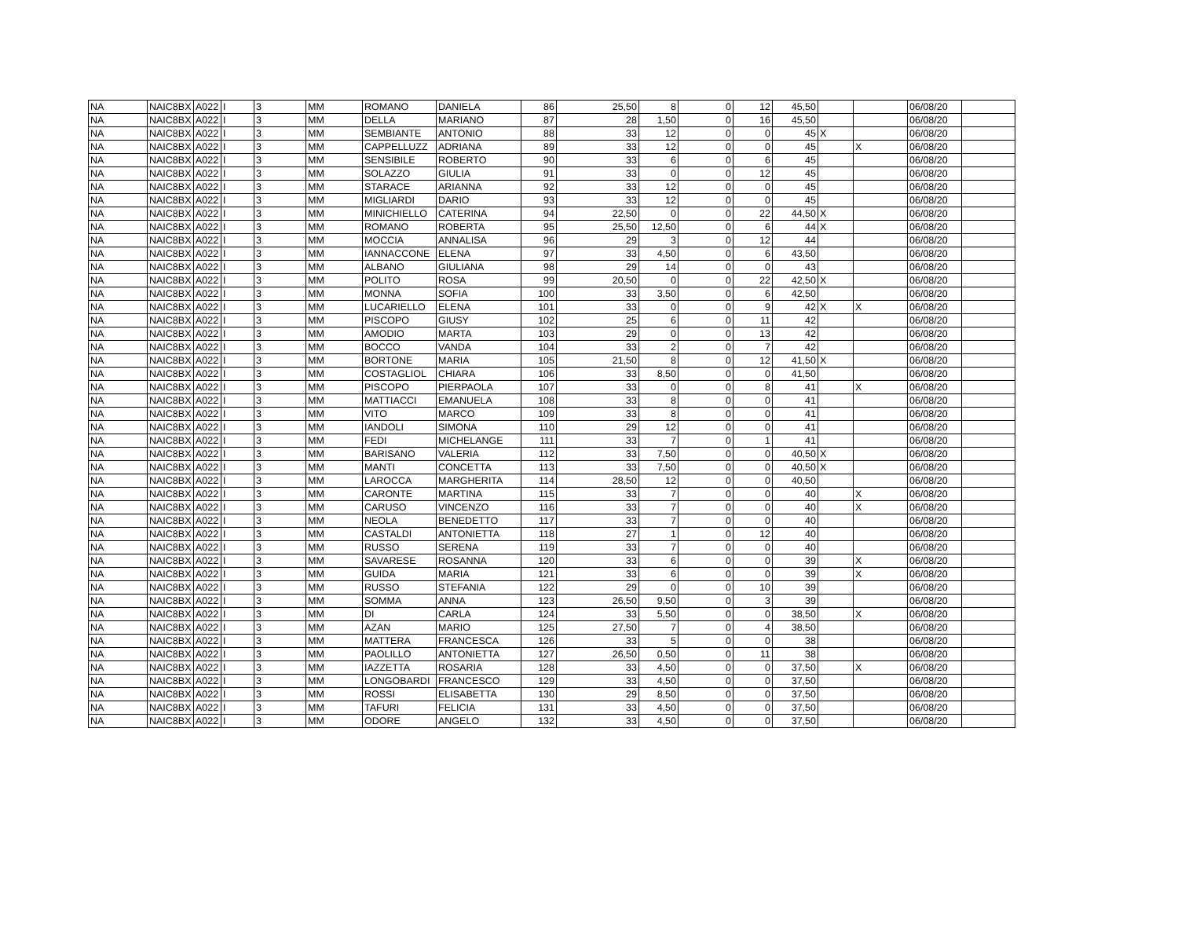| NA | NAIC8BX | A022 | I | 3 | MM | ROMANO | DANIELA | 86 | 25,50 | 8 | 0 | 12 | 45,50 | | | 06/08/20 | |
| NA | NAIC8BX | A022 | I | 3 | MM | DELLA | MARIANO | 87 | 28 | 1,50 | 0 | 16 | 45,50 | | | 06/08/20 | |
| NA | NAIC8BX | A022 | I | 3 | MM | SEMBIANTE | ANTONIO | 88 | 33 | 12 | 0 | 0 | 45 | X | | 06/08/20 | |
| NA | NAIC8BX | A022 | I | 3 | MM | CAPPELLUZZ | ADRIANA | 89 | 33 | 12 | 0 | 0 | 45 | | X | 06/08/20 | |
| NA | NAIC8BX | A022 | I | 3 | MM | SENSIBILE | ROBERTO | 90 | 33 | 6 | 0 | 6 | 45 | | | 06/08/20 | |
| NA | NAIC8BX | A022 | I | 3 | MM | SOLAZZO | GIULIA | 91 | 33 | 0 | 0 | 12 | 45 | | | 06/08/20 | |
| NA | NAIC8BX | A022 | I | 3 | MM | STARACE | ARIANNA | 92 | 33 | 12 | 0 | 0 | 45 | | | 06/08/20 | |
| NA | NAIC8BX | A022 | I | 3 | MM | MIGLIARDI | DARIO | 93 | 33 | 12 | 0 | 0 | 45 | | | 06/08/20 | |
| NA | NAIC8BX | A022 | I | 3 | MM | MINICHIELLO | CATERINA | 94 | 22,50 | 0 | 0 | 22 | 44,50 | X | | 06/08/20 | |
| NA | NAIC8BX | A022 | I | 3 | MM | ROMANO | ROBERTA | 95 | 25,50 | 12,50 | 0 | 6 | 44 | X | | 06/08/20 | |
| NA | NAIC8BX | A022 | I | 3 | MM | MOCCIA | ANNALISA | 96 | 29 | 3 | 0 | 12 | 44 | | | 06/08/20 | |
| NA | NAIC8BX | A022 | I | 3 | MM | IANNACCONE | ELENA | 97 | 33 | 4,50 | 0 | 6 | 43,50 | | | 06/08/20 | |
| NA | NAIC8BX | A022 | I | 3 | MM | ALBANO | GIULIANA | 98 | 29 | 14 | 0 | 0 | 43 | | | 06/08/20 | |
| NA | NAIC8BX | A022 | I | 3 | MM | POLITO | ROSA | 99 | 20,50 | 0 | 0 | 22 | 42,50 | X | | 06/08/20 | |
| NA | NAIC8BX | A022 | I | 3 | MM | MONNA | SOFIA | 100 | 33 | 3,50 | 0 | 6 | 42,50 | | | 06/08/20 | |
| NA | NAIC8BX | A022 | I | 3 | MM | LUCARIELLO | ELENA | 101 | 33 | 0 | 0 | 9 | 42 | X | X | 06/08/20 | |
| NA | NAIC8BX | A022 | I | 3 | MM | PISCOPO | GIUSY | 102 | 25 | 6 | 0 | 11 | 42 | | | 06/08/20 | |
| NA | NAIC8BX | A022 | I | 3 | MM | AMODIO | MARTA | 103 | 29 | 0 | 0 | 13 | 42 | | | 06/08/20 | |
| NA | NAIC8BX | A022 | I | 3 | MM | BOCCO | VANDA | 104 | 33 | 2 | 0 | 7 | 42 | | | 06/08/20 | |
| NA | NAIC8BX | A022 | I | 3 | MM | BORTONE | MARIA | 105 | 21,50 | 8 | 0 | 12 | 41,50 | X | | 06/08/20 | |
| NA | NAIC8BX | A022 | I | 3 | MM | COSTAGLIOL | CHIARA | 106 | 33 | 8,50 | 0 | 0 | 41,50 | | | 06/08/20 | |
| NA | NAIC8BX | A022 | I | 3 | MM | PISCOPO | PIERPAOLA | 107 | 33 | 0 | 0 | 8 | 41 | | X | 06/08/20 | |
| NA | NAIC8BX | A022 | I | 3 | MM | MATTIACCI | EMANUELA | 108 | 33 | 8 | 0 | 0 | 41 | | | 06/08/20 | |
| NA | NAIC8BX | A022 | I | 3 | MM | VITO | MARCO | 109 | 33 | 8 | 0 | 0 | 41 | | | 06/08/20 | |
| NA | NAIC8BX | A022 | I | 3 | MM | IANDOLI | SIMONA | 110 | 29 | 12 | 0 | 0 | 41 | | | 06/08/20 | |
| NA | NAIC8BX | A022 | I | 3 | MM | FEDI | MICHELANGE | 111 | 33 | 7 | 0 | 1 | 41 | | | 06/08/20 | |
| NA | NAIC8BX | A022 | I | 3 | MM | BARISANO | VALERIA | 112 | 33 | 7,50 | 0 | 0 | 40,50 | X | | 06/08/20 | |
| NA | NAIC8BX | A022 | I | 3 | MM | MANTI | CONCETTA | 113 | 33 | 7,50 | 0 | 0 | 40,50 | X | | 06/08/20 | |
| NA | NAIC8BX | A022 | I | 3 | MM | LAROCCA | MARGHERITA | 114 | 28,50 | 12 | 0 | 0 | 40,50 | | | 06/08/20 | |
| NA | NAIC8BX | A022 | I | 3 | MM | CARONTE | MARTINA | 115 | 33 | 7 | 0 | 0 | 40 | | X | 06/08/20 | |
| NA | NAIC8BX | A022 | I | 3 | MM | CARUSO | VINCENZO | 116 | 33 | 7 | 0 | 0 | 40 | | X | 06/08/20 | |
| NA | NAIC8BX | A022 | I | 3 | MM | NEOLA | BENEDETTO | 117 | 33 | 7 | 0 | 0 | 40 | | | 06/08/20 | |
| NA | NAIC8BX | A022 | I | 3 | MM | CASTALDI | ANTONIETTA | 118 | 27 | 1 | 0 | 12 | 40 | | | 06/08/20 | |
| NA | NAIC8BX | A022 | I | 3 | MM | RUSSO | SERENA | 119 | 33 | 7 | 0 | 0 | 40 | | | 06/08/20 | |
| NA | NAIC8BX | A022 | I | 3 | MM | SAVARESE | ROSANNA | 120 | 33 | 6 | 0 | 0 | 39 | | X | 06/08/20 | |
| NA | NAIC8BX | A022 | I | 3 | MM | GUIDA | MARIA | 121 | 33 | 6 | 0 | 0 | 39 | | X | 06/08/20 | |
| NA | NAIC8BX | A022 | I | 3 | MM | RUSSO | STEFANIA | 122 | 29 | 0 | 0 | 10 | 39 | | | 06/08/20 | |
| NA | NAIC8BX | A022 | I | 3 | MM | SOMMA | ANNA | 123 | 26,50 | 9,50 | 0 | 3 | 39 | | | 06/08/20 | |
| NA | NAIC8BX | A022 | I | 3 | MM | DI | CARLA | 124 | 33 | 5,50 | 0 | 0 | 38,50 | | X | 06/08/20 | |
| NA | NAIC8BX | A022 | I | 3 | MM | AZAN | MARIO | 125 | 27,50 | 7 | 0 | 4 | 38,50 | | | 06/08/20 | |
| NA | NAIC8BX | A022 | I | 3 | MM | MATTERA | FRANCESCA | 126 | 33 | 5 | 0 | 0 | 38 | | | 06/08/20 | |
| NA | NAIC8BX | A022 | I | 3 | MM | PAOLILLO | ANTONIETTA | 127 | 26,50 | 0,50 | 0 | 11 | 38 | | | 06/08/20 | |
| NA | NAIC8BX | A022 | I | 3 | MM | IAZZETTA | ROSARIA | 128 | 33 | 4,50 | 0 | 0 | 37,50 | | X | 06/08/20 | |
| NA | NAIC8BX | A022 | I | 3 | MM | LONGOBARDI | FRANCESCO | 129 | 33 | 4,50 | 0 | 0 | 37,50 | | | 06/08/20 | |
| NA | NAIC8BX | A022 | I | 3 | MM | ROSSI | ELISABETTA | 130 | 29 | 8,50 | 0 | 0 | 37,50 | | | 06/08/20 | |
| NA | NAIC8BX | A022 | I | 3 | MM | TAFURI | FELICIA | 131 | 33 | 4,50 | 0 | 0 | 37,50 | | | 06/08/20 | |
| NA | NAIC8BX | A022 | I | 3 | MM | ODORE | ANGELO | 132 | 33 | 4,50 | 0 | 0 | 37,50 | | | 06/08/20 | |